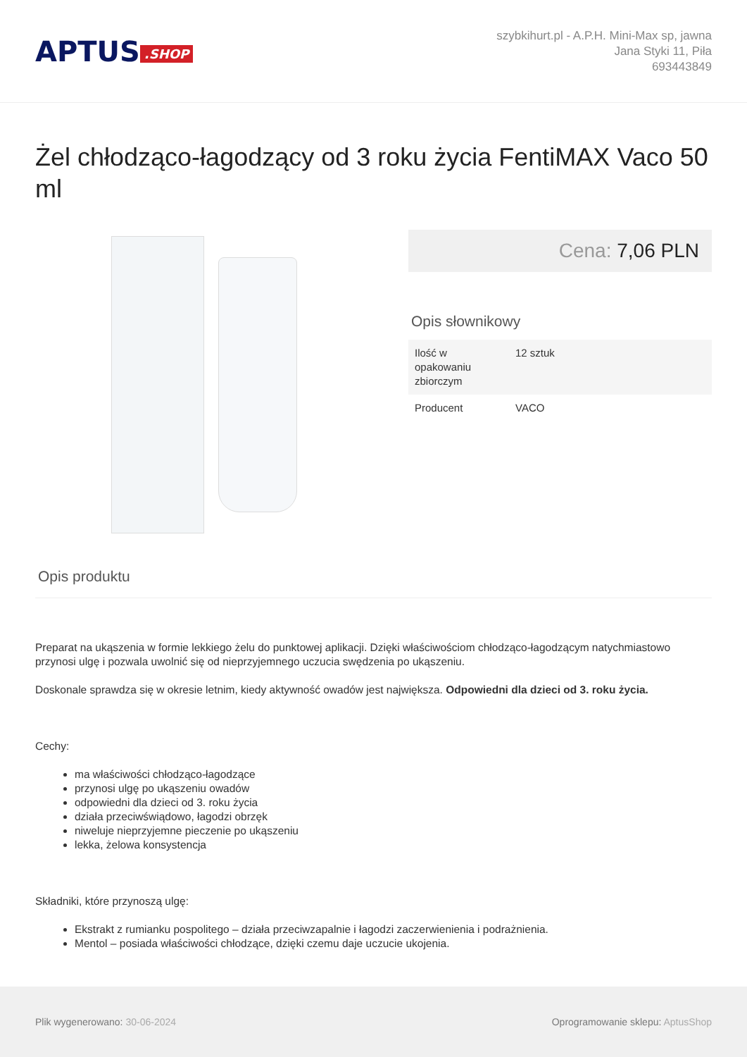APTUS.SHOP
szybkihurt.pl - A.P.H. Mini-Max sp, jawna
Jana Styki 11, Piła
693443849
Żel chłodząco-łagodzący od 3 roku życia FentiMAX Vaco 50 ml
Cena: 7,06 PLN
Opis słownikowy
| Ilość w opakowaniu zbiorczym | 12 sztuk |
| Producent | VACO |
Opis produktu
Preparat na ukąszenia w formie lekkiego żelu do punktowej aplikacji. Dzięki właściwościom chłodząco-łagodzącym natychmiastowo przynosi ulgę i pozwala uwolnić się od nieprzyjemnego uczucia swędzenia po ukąszeniu.
Doskonale sprawdza się w okresie letnim, kiedy aktywność owadów jest największa. Odpowiedni dla dzieci od 3. roku życia.
Cechy:
ma właściwości chłodząco-łagodzące
przynosi ulgę po ukąszeniu owadów
odpowiedni dla dzieci od 3. roku życia
działa przeciwświądowo, łagodzi obrzęk
niweluje nieprzyjemne pieczenie po ukąszeniu
lekka, żelowa konsystencja
Składniki, które przynoszą ulgę:
Ekstrakt z rumianku pospolitego – działa przeciwzapalnie i łagodzi zaczerwienienia i podrażnienia.
Mentol – posiada właściwości chłodzące, dzięki czemu daje uczucie ukojenia.
Plik wygenerowano: 30-06-2024
Oprogramowanie sklepu: AptusShop